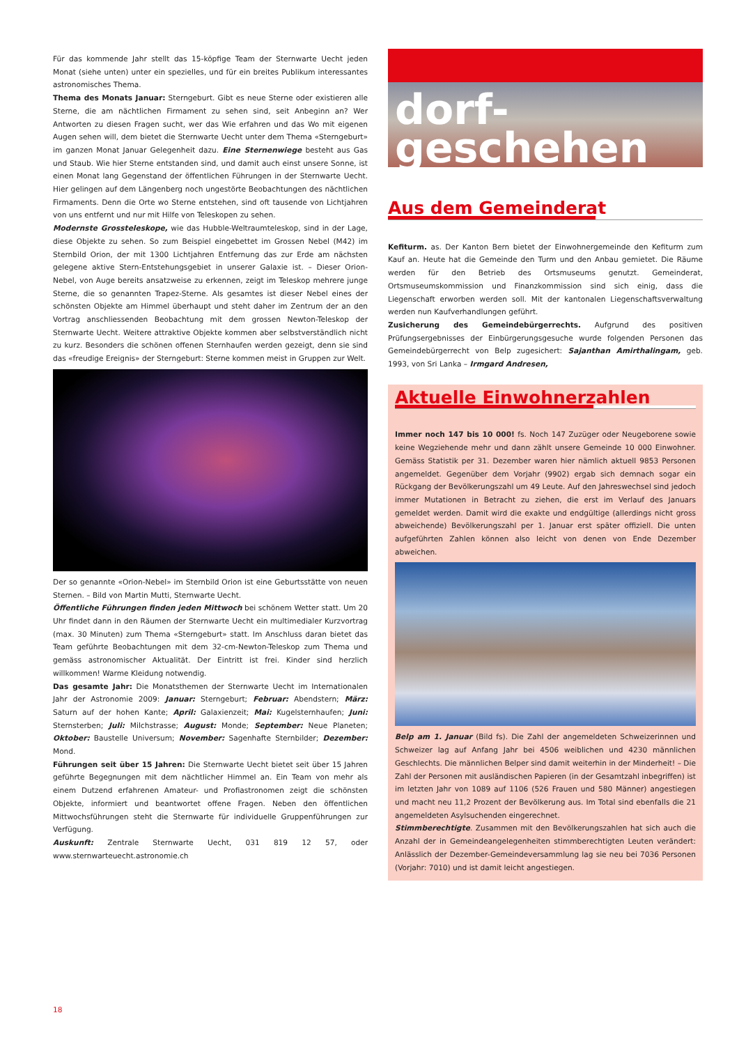Für das kommende Jahr stellt das 15-köpfige Team der Sternwarte Uecht jeden Monat (siehe unten) unter ein spezielles, und für ein breites Publikum interessantes astronomisches Thema.
Thema des Monats Januar: Sterngeburt. Gibt es neue Sterne oder existieren alle Sterne, die am nächtlichen Firmament zu sehen sind, seit Anbeginn an? Wer Antworten zu diesen Fragen sucht, wer das Wie erfahren und das Wo mit eigenen Augen sehen will, dem bietet die Sternwarte Uecht unter dem Thema «Sterngeburt» im ganzen Monat Januar Gelegenheit dazu. Eine Sternenwiege besteht aus Gas und Staub. Wie hier Sterne entstanden sind, und damit auch einst unsere Sonne, ist einen Monat lang Gegenstand der öffentlichen Führungen in der Sternwarte Uecht. Hier gelingen auf dem Längenberg noch ungestörte Beobachtungen des nächtlichen Firmaments. Denn die Orte wo Sterne entstehen, sind oft tausende von Lichtjahren von uns entfernt und nur mit Hilfe von Teleskopen zu sehen.
Modernste Grossteleskope, wie das Hubble-Weltraumteleskop, sind in der Lage, diese Objekte zu sehen. So zum Beispiel eingebettet im Grossen Nebel (M42) im Sternbild Orion, der mit 1300 Lichtjahren Entfernung das zur Erde am nächsten gelegene aktive Stern-Entstehungsgebiet in unserer Galaxie ist. – Dieser Orion-Nebel, von Auge bereits ansatzweise zu erkennen, zeigt im Teleskop mehrere junge Sterne, die so genannten Trapez-Sterne. Als gesamtes ist dieser Nebel eines der schönsten Objekte am Himmel überhaupt und steht daher im Zentrum der an den Vortrag anschliessenden Beobachtung mit dem grossen Newton-Teleskop der Sternwarte Uecht. Weitere attraktive Objekte kommen aber selbstverständlich nicht zu kurz. Besonders die schönen offenen Sternhaufen werden gezeigt, denn sie sind das «freudige Ereignis» der Sterngeburt: Sterne kommen meist in Gruppen zur Welt.
Der so genannte «Orion-Nebel» im Sternbild Orion ist eine Geburtsstätte von neuen Sternen. – Bild von Martin Mutti, Sternwarte Uecht.
Öffentliche Führungen finden jeden Mittwoch bei schönem Wetter statt. Um 20 Uhr findet dann in den Räumen der Sternwarte Uecht ein multimedialer Kurzvortrag (max. 30 Minuten) zum Thema «Sterngeburt» statt. Im Anschluss daran bietet das Team geführte Beobachtungen mit dem 32-cm-Newton-Teleskop zum Thema und gemäss astronomischer Aktualität. Der Eintritt ist frei. Kinder sind herzlich willkommen! Warme Kleidung notwendig.
Das gesamte Jahr: Die Monatsthemen der Sternwarte Uecht im Internationalen Jahr der Astronomie 2009: Januar: Sterngeburt; Februar: Abendstern; März: Saturn auf der hohen Kante; April: Galaxienzeit; Mai: Kugelsternhaufen; Juni: Sternsterben; Juli: Milchstrasse; August: Monde; September: Neue Planeten; Oktober: Baustelle Universum; November: Sagenhafte Sternbilder; Dezember: Mond.
Führungen seit über 15 Jahren: Die Sternwarte Uecht bietet seit über 15 Jahren geführte Begegnungen mit dem nächtlicher Himmel an. Ein Team von mehr als einem Dutzend erfahrenen Amateur- und Profiastronomen zeigt die schönsten Objekte, informiert und beantwortet offene Fragen. Neben den öffentlichen Mittwochsführungen steht die Sternwarte für individuelle Gruppenführungen zur Verfügung.
Auskunft: Zentrale Sternwarte Uecht, 031 819 12 57, oder www.sternwarteuecht.astronomie.ch
dorf-
geschehen
Aus dem Gemeinderat
Kefiturm. as. Der Kanton Bern bietet der Einwohnergemeinde den Kefiturm zum Kauf an. Heute hat die Gemeinde den Turm und den Anbau gemietet. Die Räume werden für den Betrieb des Ortsmuseums genutzt. Gemeinderat, Ortsmuseumskommission und Finanzkommission sind sich einig, dass die Liegenschaft erworben werden soll. Mit der kantonalen Liegenschaftsverwaltung werden nun Kaufverhandlungen geführt.
Zusicherung des Gemeindebürgerrechts. Aufgrund des positiven Prüfungsergebnisses der Einbürgerungsgesuche wurde folgenden Personen das Gemeindebürgerrecht von Belp zugesichert: Sajanthan Amirthalingam, geb. 1993, von Sri Lanka – Irmgard Andresen,
Aktuelle Einwohnerzahlen
Immer noch 147 bis 10 000! fs. Noch 147 Zuzüger oder Neugeborene sowie keine Wegziehende mehr und dann zählt unsere Gemeinde 10 000 Einwohner. Gemäss Statistik per 31. Dezember waren hier nämlich aktuell 9853 Personen angemeldet. Gegenüber dem Vorjahr (9902) ergab sich demnach sogar ein Rückgang der Bevölkerungszahl um 49 Leute. Auf den Jahreswechsel sind jedoch immer Mutationen in Betracht zu ziehen, die erst im Verlauf des Januars gemeldet werden. Damit wird die exakte und endgültige (allerdings nicht gross abweichende) Bevölkerungszahl per 1. Januar erst später offiziell. Die unten aufgeführten Zahlen können also leicht von denen von Ende Dezember abweichen.
Belp am 1. Januar (Bild fs). Die Zahl der angemeldeten Schweizerinnen und Schweizer lag auf Anfang Jahr bei 4506 weiblichen und 4230 männlichen Geschlechts. Die männlichen Belper sind damit weiterhin in der Minderheit! – Die Zahl der Personen mit ausländischen Papieren (in der Gesamtzahl inbegriffen) ist im letzten Jahr von 1089 auf 1106 (526 Frauen und 580 Männer) angestiegen und macht neu 11,2 Prozent der Bevölkerung aus. Im Total sind ebenfalls die 21 angemeldeten Asylsuchenden eingerechnet.
Stimmberechtigte. Zusammen mit den Bevölkerungszahlen hat sich auch die Anzahl der in Gemeindeangelegenheiten stimmberechtigten Leuten verändert: Anlässlich der Dezember-Gemeindeversammlung lag sie neu bei 7036 Personen (Vorjahr: 7010) und ist damit leicht angestiegen.
18